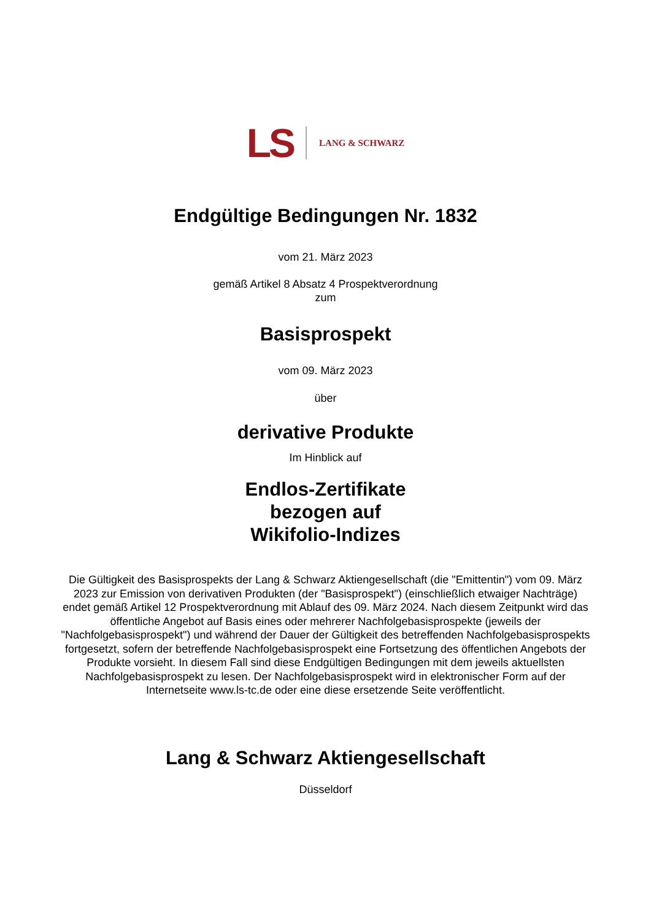LS LANG & SCHWARZ
Endgültige Bedingungen Nr. 1832
vom 21. März 2023
gemäß Artikel 8 Absatz 4 Prospektverordnung
zum
Basisprospekt
vom 09. März 2023
über
derivative Produkte
Im Hinblick auf
Endlos-Zertifikate
bezogen auf
Wikifolio-Indizes
Die Gültigkeit des Basisprospekts der Lang & Schwarz Aktiengesellschaft (die "Emittentin") vom 09. März 2023 zur Emission von derivativen Produkten (der "Basisprospekt") (einschließlich etwaiger Nachträge) endet gemäß Artikel 12 Prospektverordnung mit Ablauf des 09. März 2024. Nach diesem Zeitpunkt wird das öffentliche Angebot auf Basis eines oder mehrerer Nachfolgebasisprospekte (jeweils der "Nachfolgebasisprospekt") und während der Dauer der Gültigkeit des betreffenden Nachfolgebasisprospekts fortgesetzt, sofern der betreffende Nachfolgebasisprospekt eine Fortsetzung des öffentlichen Angebots der Produkte vorsieht. In diesem Fall sind diese Endgültigen Bedingungen mit dem jeweils aktuellsten Nachfolgebasisprospekt zu lesen. Der Nachfolgebasisprospekt wird in elektronischer Form auf der Internetseite www.ls-tc.de oder eine diese ersetzende Seite veröffentlicht.
Lang & Schwarz Aktiengesellschaft
Düsseldorf